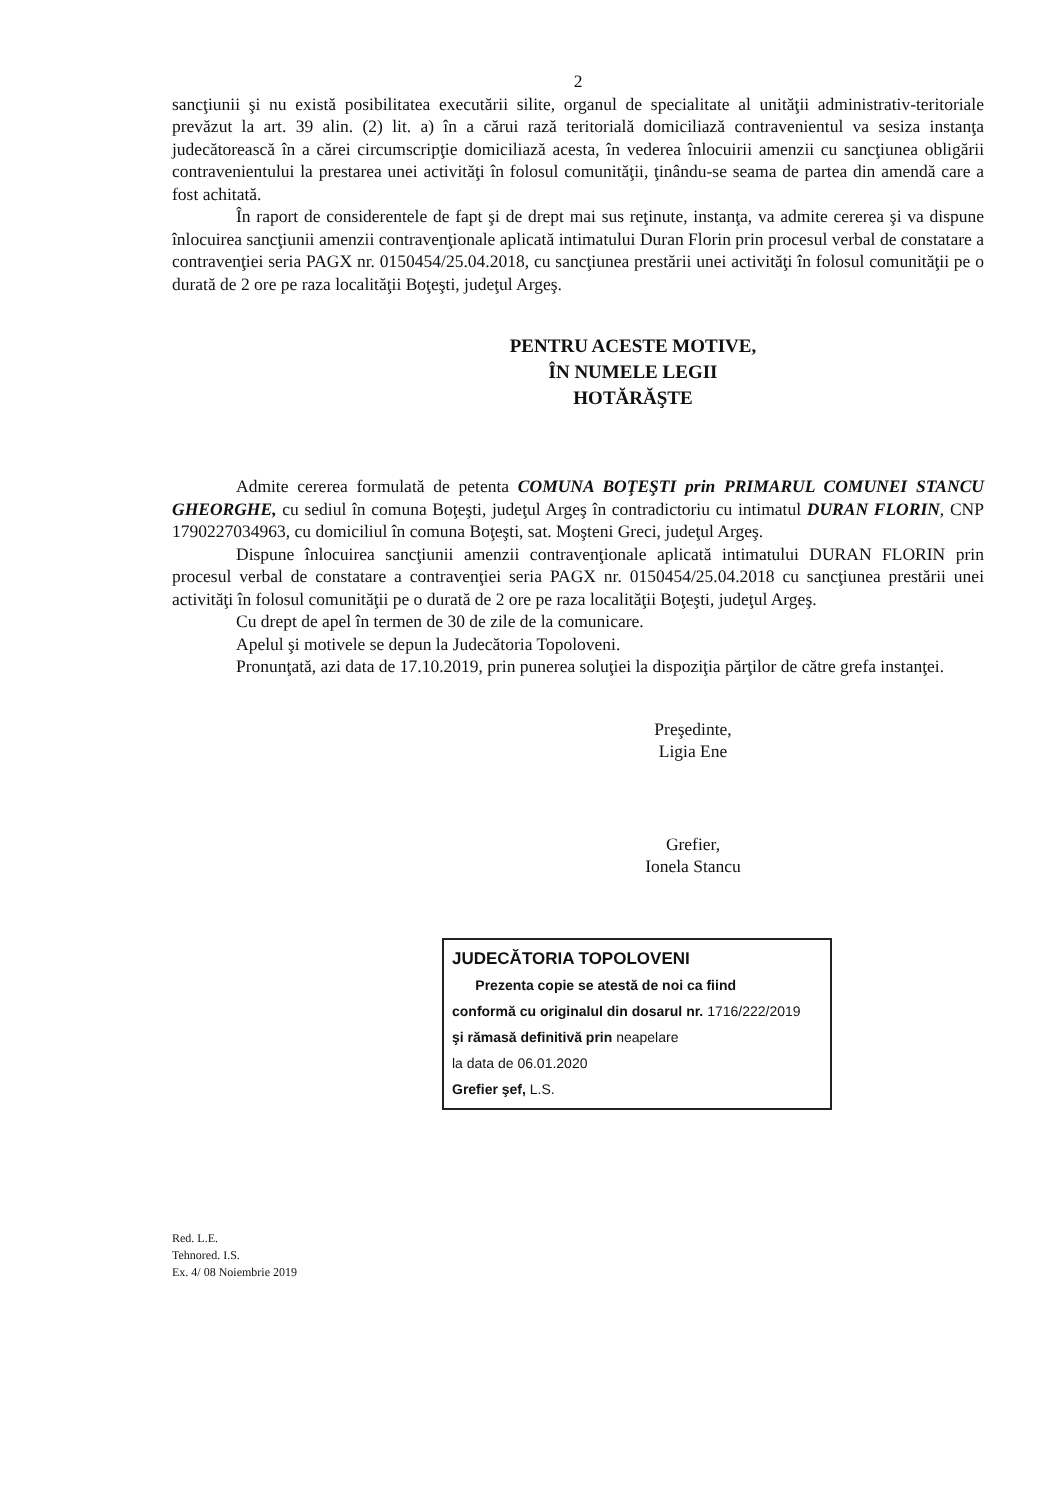2
sancţiunii şi nu există posibilitatea executării silite, organul de specialitate al unităţii administrativ-teritoriale prevăzut la art. 39 alin. (2) lit. a) în a cărui rază teritorială domiciliază contravenientul va sesiza instanţa judecătorească în a cărei circumscripţie domiciliază acesta, în vederea înlocuirii amenzii cu sancţiunea obligării contravenientului la prestarea unei activităţi în folosul comunităţii, ţinându-se seama de partea din amendă care a fost achitată.
În raport de considerentele de fapt şi de drept mai sus reţinute, instanţa, va admite cererea şi va dispune înlocuirea sancţiunii amenzii contravenţionale aplicată intimatului Duran Florin prin procesul verbal de constatare a contravenţiei seria PAGX nr. 0150454/25.04.2018, cu sancţiunea prestării unei activităţi în folosul comunităţii pe o durată de 2 ore pe raza localităţii Boţeşti, judeţul Argeş.
PENTRU ACESTE MOTIVE,
ÎN NUMELE LEGII
HOTĂRĂŞTE
Admite cererea formulată de petenta COMUNA BOŢEŞTI prin PRIMARUL COMUNEI STANCU GHEORGHE, cu sediul în comuna Boţeşti, judeţul Argeş în contradictoriu cu intimatul DURAN FLORIN, CNP 1790227034963, cu domiciliul în comuna Boţeşti, sat. Moşteni Greci, judeţul Argeş.
Dispune înlocuirea sancţiunii amenzii contravenţionale aplicată intimatului DURAN FLORIN prin procesul verbal de constatare a contravenţiei seria PAGX nr. 0150454/25.04.2018 cu sancţiunea prestării unei activităţi în folosul comunităţii pe o durată de 2 ore pe raza localităţii Boţeşti, judeţul Argeş.
Cu drept de apel în termen de 30 de zile de la comunicare.
Apelul şi motivele se depun la Judecătoria Topoloveni.
Pronunţată, azi data de 17.10.2019, prin punerea soluţiei la dispoziţia părţilor de către grefa instanţei.
Preşedinte,
Ligia Ene
Grefier,
Ionela Stancu
JUDECĂTORIA TOPOLOVENI
Prezenta copie se atestă de noi ca fiind
conformă cu originalul din dosarul nr. 1716/222/2019
şi rămasă definitivă prin neapelare
la data de 06.01.2020
Grefier şef, L.S.
Red. L.E.
Tehnored. I.S.
Ex. 4/ 08 Noiembrie 2019